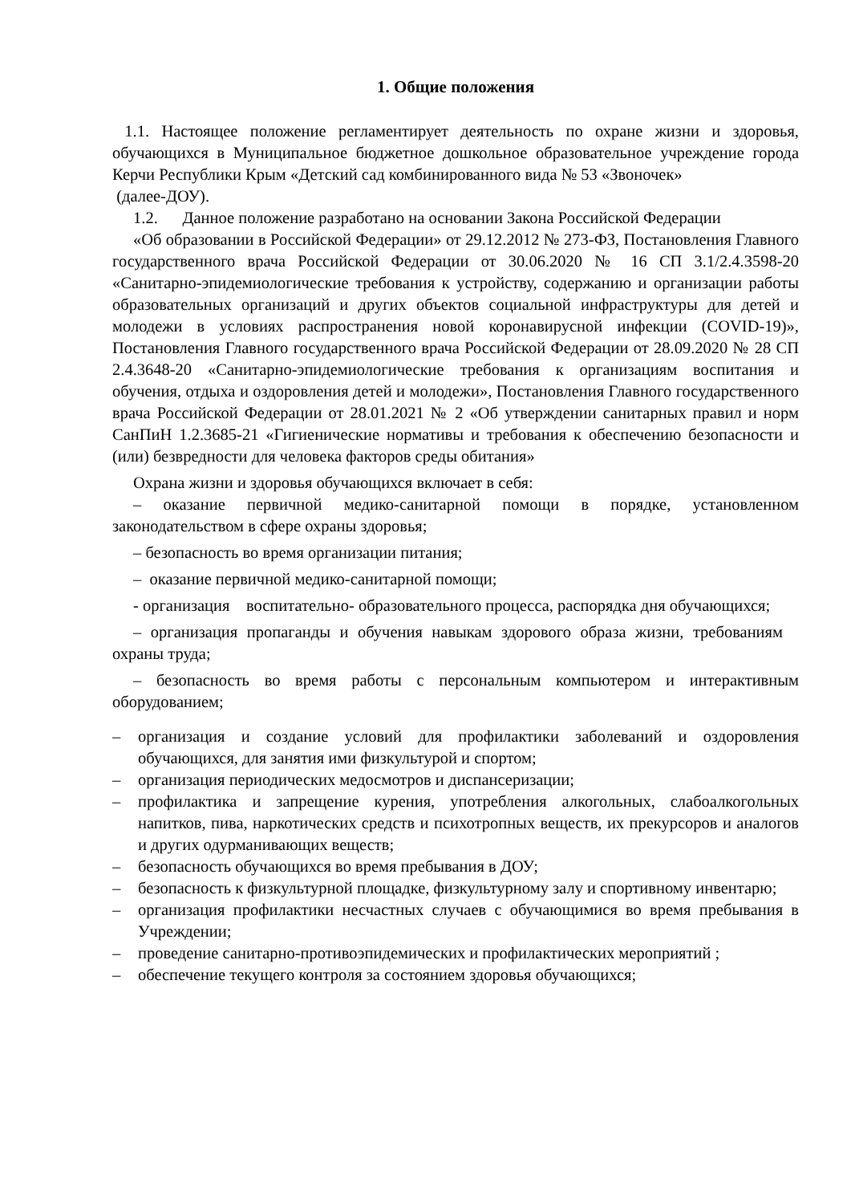1. Общие положения
1.1. Настоящее положение регламентирует деятельность по охране жизни и здоровья, обучающихся в Муниципальное бюджетное дошкольное образовательное учреждение города Керчи Республики Крым «Детский сад комбинированного вида № 53 «Звоночек»
(далее-ДОУ).
1.2. Данное положение разработано на основании Закона Российской Федерации
«Об образовании в Российской Федерации» от 29.12.2012 № 273-ФЗ, Постановления Главного государственного врача Российской Федерации от 30.06.2020 № 16 СП 3.1/2.4.3598-20 «Санитарно-эпидемиологические требования к устройству, содержанию и организации работы образовательных организаций и других объектов социальной инфраструктуры для детей и молодежи в условиях распространения новой коронавирусной инфекции (COVID-19)», Постановления Главного государственного врача Российской Федерации от 28.09.2020 № 28 СП 2.4.3648-20 «Санитарно-эпидемиологические требования к организациям воспитания и обучения, отдыха и оздоровления детей и молодежи», Постановления Главного государственного врача Российской Федерации от 28.01.2021 № 2 «Об утверждении санитарных правил и норм СанПиН 1.2.3685-21 «Гигиенические нормативы и требования к обеспечению безопасности и (или) безвредности для человека факторов среды обитания»
Охрана жизни и здоровья обучающихся включает в себя:
– оказание первичной медико-санитарной помощи в порядке, установленном законодательством в сфере охраны здоровья;
– безопасность во время организации питания;
– оказание первичной медико-санитарной помощи;
- организация воспитательно- образовательного процесса, распорядка дня обучающихся;
– организация пропаганды и обучения навыкам здорового образа жизни, требованиям охраны труда;
– безопасность во время работы с персональным компьютером и интерактивным оборудованием;
– организация и создание условий для профилактики заболеваний и оздоровления обучающихся, для занятия ими физкультурой и спортом;
– организация периодических медосмотров и диспансеризации;
– профилактика и запрещение курения, употребления алкогольных, слабоалкогольных напитков, пива, наркотических средств и психотропных веществ, их прекурсоров и аналогов и других одурманивающих веществ;
– безопасность обучающихся во время пребывания в ДОУ;
– безопасность к физкультурной площадке, физкультурному залу и спортивному инвентарю;
– организация профилактики несчастных случаев с обучающимися во время пребывания в Учреждении;
– проведение санитарно-противоэпидемических и профилактических мероприятий ;
– обеспечение текущего контроля за состоянием здоровья обучающихся;